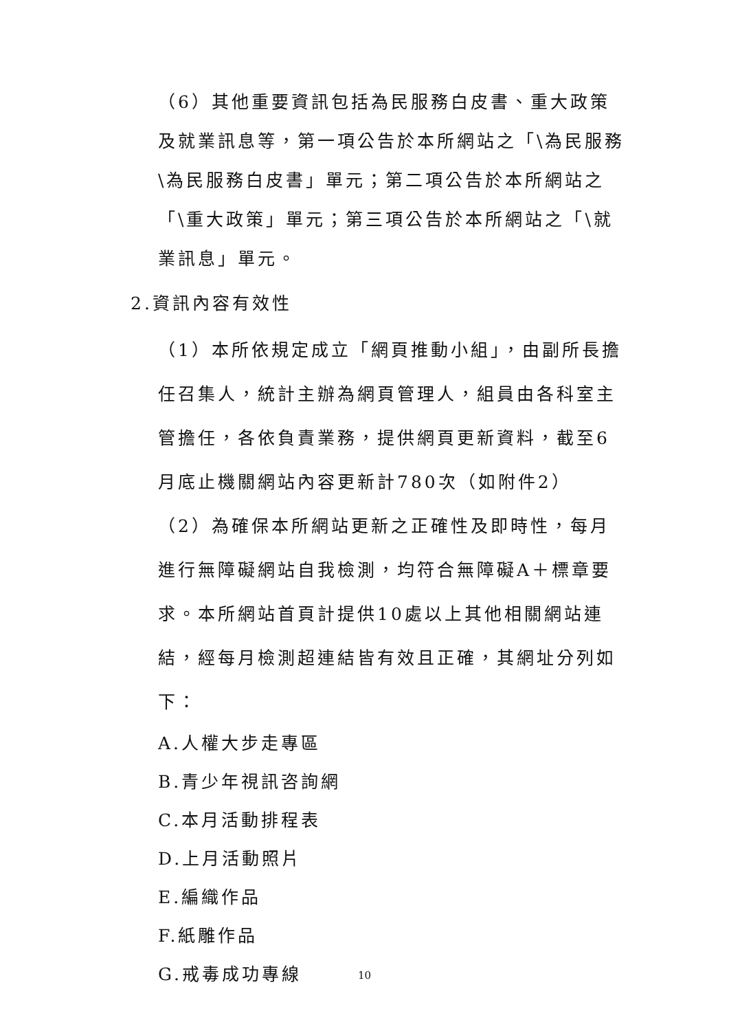（6）其他重要資訊包括為民服務白皮書、重大政策及就業訊息等，第一項公告於本所網站之「\為民服務\為民服務白皮書」單元；第二項公告於本所網站之「\重大政策」單元；第三項公告於本所網站之「\就業訊息」單元。
2.資訊內容有效性
（1）本所依規定成立「網頁推動小組」，由副所長擔任召集人，統計主辦為網頁管理人，組員由各科室主管擔任，各依負責業務，提供網頁更新資料，截至6月底止機關網站內容更新計780次（如附件2）
（2）為確保本所網站更新之正確性及即時性，每月進行無障礙網站自我檢測，均符合無障礙A＋標章要求。本所網站首頁計提供10處以上其他相關網站連結，經每月檢測超連結皆有效且正確，其網址分列如下：
A.人權大步走專區
B.青少年視訊咨詢網
C.本月活動排程表
D.上月活動照片
E.編織作品
F.紙雕作品
G.戒毒成功專線
10